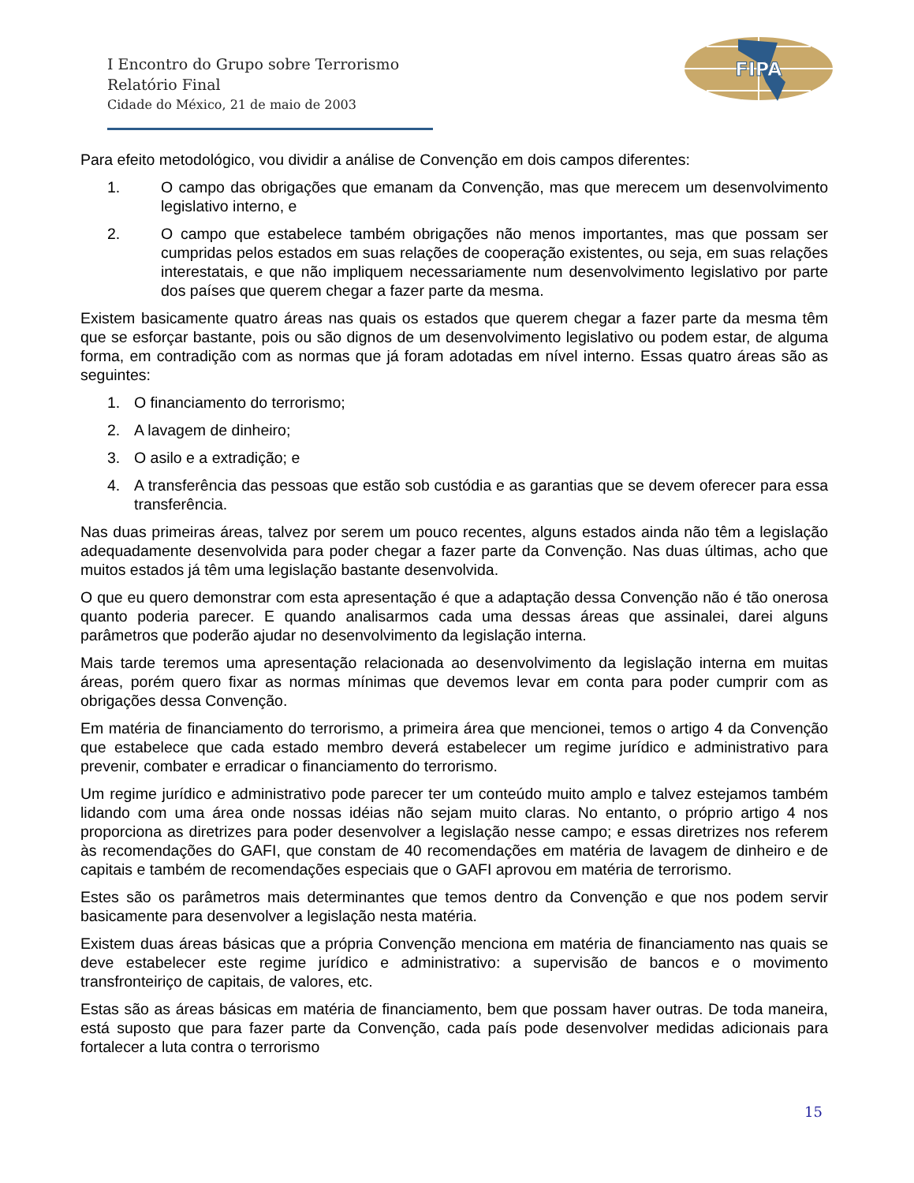I Encontro do Grupo sobre Terrorismo
Relatório Final
Cidade do México, 21 de maio de 2003
FIPA
Para efeito metodológico, vou dividir a análise de Convenção em dois campos diferentes:
1. O campo das obrigações que emanam da Convenção, mas que merecem um desenvolvimento legislativo interno, e
2. O campo que estabelece também obrigações não menos importantes, mas que possam ser cumpridas pelos estados em suas relações de cooperação existentes, ou seja, em suas relações interestatais, e que não impliquem necessariamente num desenvolvimento legislativo por parte dos países que querem chegar a fazer parte da mesma.
Existem basicamente quatro áreas nas quais os estados que querem chegar a fazer parte da mesma têm que se esforçar bastante, pois ou são dignos de um desenvolvimento legislativo ou podem estar, de alguma forma, em contradição com as normas que já foram adotadas em nível interno. Essas quatro áreas são as seguintes:
1. O financiamento do terrorismo;
2. A lavagem de dinheiro;
3. O asilo e a extradição; e
4. A transferência das pessoas que estão sob custódia e as garantias que se devem oferecer para essa transferência.
Nas duas primeiras áreas, talvez por serem um pouco recentes, alguns estados ainda não têm a legislação adequadamente desenvolvida para poder chegar a fazer parte da Convenção. Nas duas últimas, acho que muitos estados já têm uma legislação bastante desenvolvida.
O que eu quero demonstrar com esta apresentação é que a adaptação dessa Convenção não é tão onerosa quanto poderia parecer. E quando analisarmos cada uma dessas áreas que assinalei, darei alguns parâmetros que poderão ajudar no desenvolvimento da legislação interna.
Mais tarde teremos uma apresentação relacionada ao desenvolvimento da legislação interna em muitas áreas, porém quero fixar as normas mínimas que devemos levar em conta para poder cumprir com as obrigações dessa Convenção.
Em matéria de financiamento do terrorismo, a primeira área que mencionei, temos o artigo 4 da Convenção que estabelece que cada estado membro deverá estabelecer um regime jurídico e administrativo para prevenir, combater e erradicar o financiamento do terrorismo.
Um regime jurídico e administrativo pode parecer ter um conteúdo muito amplo e talvez estejamos também lidando com uma área onde nossas idéias não sejam muito claras. No entanto, o próprio artigo 4 nos proporciona as diretrizes para poder desenvolver a legislação nesse campo; e essas diretrizes nos referem às recomendações do GAFI, que constam de 40 recomendações em matéria de lavagem de dinheiro e de capitais e também de recomendações especiais que o GAFI aprovou em matéria de terrorismo.
Estes são os parâmetros mais determinantes que temos dentro da Convenção e que nos podem servir basicamente para desenvolver a legislação nesta matéria.
Existem duas áreas básicas que a própria Convenção menciona em matéria de financiamento nas quais se deve estabelecer este regime jurídico e administrativo: a supervisão de bancos e o movimento transfronteiriço de capitais, de valores, etc.
Estas são as áreas básicas em matéria de financiamento, bem que possam haver outras. De toda maneira, está suposto que para fazer parte da Convenção, cada país pode desenvolver medidas adicionais para fortalecer a luta contra o terrorismo
15